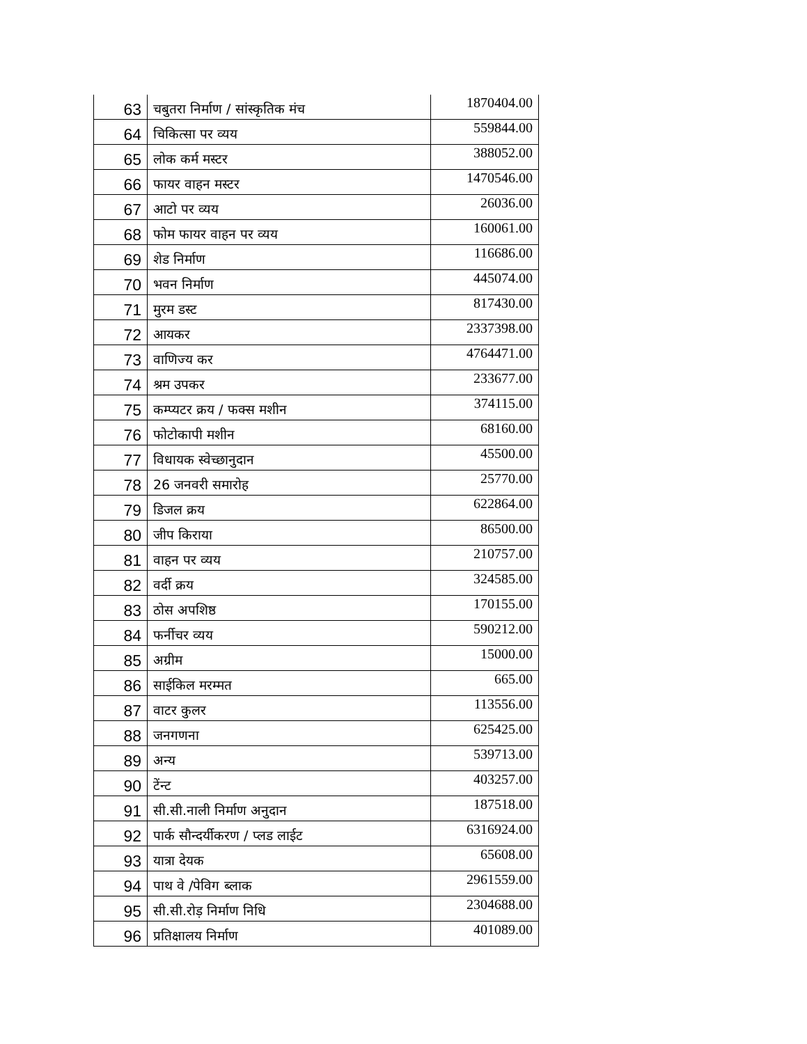| 63 | चबुतरा निर्माण / सांस्कृतिक मंच | 1870404.00 |
| 64 | चिकित्सा पर व्यय | 559844.00 |
| 65 | लोक कर्म मस्टर | 388052.00 |
| 66 | फायर वाहन मस्टर | 1470546.00 |
| 67 | आटो पर व्यय | 26036.00 |
| 68 | फोम फायर वाहन पर व्यय | 160061.00 |
| 69 | शेड निर्माण | 116686.00 |
| 70 | भवन निर्माण | 445074.00 |
| 71 | मुरम डस्ट | 817430.00 |
| 72 | आयकर | 2337398.00 |
| 73 | वाणिज्य कर | 4764471.00 |
| 74 | श्रम उपकर | 233677.00 |
| 75 | कम्प्यटर क्रय / फक्‍स मशीन | 374115.00 |
| 76 | फोटोकापी मशीन | 68160.00 |
| 77 | विधायक स्वेच्छानुदान | 45500.00 |
| 78 | 26 जनवरी समारोह | 25770.00 |
| 79 | डिजल क्रय | 622864.00 |
| 80 | जीप किराया | 86500.00 |
| 81 | वाहन पर व्यय | 210757.00 |
| 82 | वर्दी क्रय | 324585.00 |
| 83 | ठोस अपशिष्ठ | 170155.00 |
| 84 | फर्नीचर व्यय | 590212.00 |
| 85 | अग्रीम | 15000.00 |
| 86 | साईकिल मरम्मत | 665.00 |
| 87 | वाटर कुलर | 113556.00 |
| 88 | जनगणना | 625425.00 |
| 89 | अन्य | 539713.00 |
| 90 | टेंन्ट | 403257.00 |
| 91 | सी.सी.नाली निर्माण अनुदान | 187518.00 |
| 92 | पार्क सौन्दर्यीकरण / प्लड लाईट | 6316924.00 |
| 93 | यात्रा देयक | 65608.00 |
| 94 | पाथ वे /पेविग ब्लाक | 2961559.00 |
| 95 | सी.सी.रोड़ निर्माण निधि | 2304688.00 |
| 96 | प्रतिक्षालय निर्माण | 401089.00 |